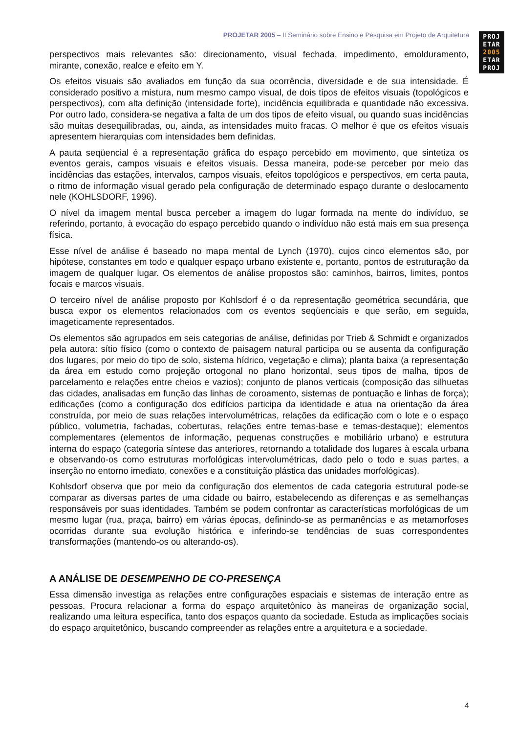PROJETAR 2005 – II Seminário sobre Ensino e Pesquisa em Projeto de Arquitetura
PROJ
ETAR
2005
ETAR
PROJ
perspectivos mais relevantes são: direcionamento, visual fechada, impedimento, emolduramento, mirante, conexão, realce e efeito em Y.
Os efeitos visuais são avaliados em função da sua ocorrência, diversidade e de sua intensidade. É considerado positivo a mistura, num mesmo campo visual, de dois tipos de efeitos visuais (topológicos e perspectivos), com alta definição (intensidade forte), incidência equilibrada e quantidade não excessiva. Por outro lado, considera-se negativa a falta de um dos tipos de efeito visual, ou quando suas incidências são muitas desequilibradas, ou, ainda, as intensidades muito fracas. O melhor é que os efeitos visuais apresentem hierarquias com intensidades bem definidas.
A pauta seqüencial é a representação gráfica do espaço percebido em movimento, que sintetiza os eventos gerais, campos visuais e efeitos visuais. Dessa maneira, pode-se perceber por meio das incidências das estações, intervalos, campos visuais, efeitos topológicos e perspectivos, em certa pauta, o ritmo de informação visual gerado pela configuração de determinado espaço durante o deslocamento nele (KOHLSDORF, 1996).
O nível da imagem mental busca perceber a imagem do lugar formada na mente do indivíduo, se referindo, portanto, à evocação do espaço percebido quando o indivíduo não está mais em sua presença física.
Esse nível de análise é baseado no mapa mental de Lynch (1970), cujos cinco elementos são, por hipótese, constantes em todo e qualquer espaço urbano existente e, portanto, pontos de estruturação da imagem de qualquer lugar. Os elementos de análise propostos são: caminhos, bairros, limites, pontos focais e marcos visuais.
O terceiro nível de análise proposto por Kohlsdorf é o da representação geométrica secundária, que busca expor os elementos relacionados com os eventos seqüenciais e que serão, em seguida, imageticamente representados.
Os elementos são agrupados em seis categorias de análise, definidas por Trieb & Schmidt e organizados pela autora: sítio físico (como o contexto de paisagem natural participa ou se ausenta da configuração dos lugares, por meio do tipo de solo, sistema hídrico, vegetação e clima); planta baixa (a representação da área em estudo como projeção ortogonal no plano horizontal, seus tipos de malha, tipos de parcelamento e relações entre cheios e vazios); conjunto de planos verticais (composição das silhuetas das cidades, analisadas em função das linhas de coroamento, sistemas de pontuação e linhas de força); edificações (como a configuração dos edifícios participa da identidade e atua na orientação da área construída, por meio de suas relações intervolumétricas, relações da edificação com o lote e o espaço público, volumetria, fachadas, coberturas, relações entre temas-base e temas-destaque); elementos complementares (elementos de informação, pequenas construções e mobiliário urbano) e estrutura interna do espaço (categoria síntese das anteriores, retornando a totalidade dos lugares à escala urbana e observando-os como estruturas morfológicas intervolumétricas, dado pelo o todo e suas partes, a inserção no entorno imediato, conexões e a constituição plástica das unidades morfológicas).
Kohlsdorf observa que por meio da configuração dos elementos de cada categoria estrutural pode-se comparar as diversas partes de uma cidade ou bairro, estabelecendo as diferenças e as semelhanças responsáveis por suas identidades. Também se podem confrontar as características morfológicas de um mesmo lugar (rua, praça, bairro) em várias épocas, definindo-se as permanências e as metamorfoses ocorridas durante sua evolução histórica e inferindo-se tendências de suas correspondentes transformações (mantendo-os ou alterando-os).
A ANÁLISE DE DESEMPENHO DE CO-PRESENÇA
Essa dimensão investiga as relações entre configurações espaciais e sistemas de interação entre as pessoas. Procura relacionar a forma do espaço arquitetônico às maneiras de organização social, realizando uma leitura específica, tanto dos espaços quanto da sociedade. Estuda as implicações sociais do espaço arquitetônico, buscando compreender as relações entre a arquitetura e a sociedade.
4